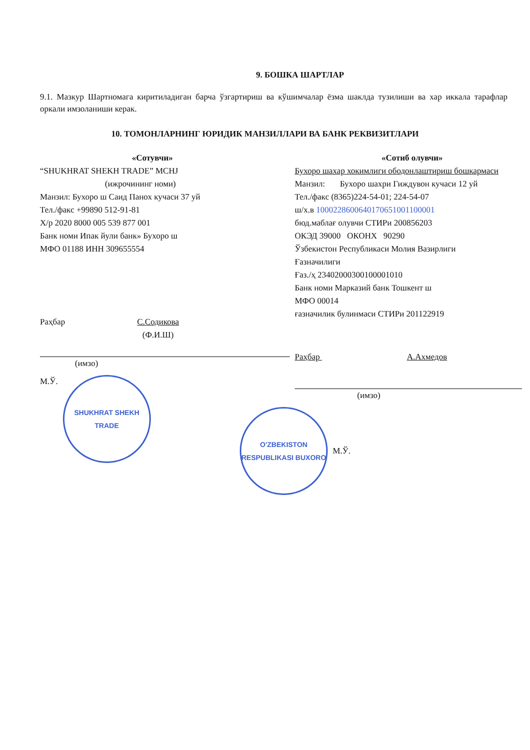9. БОШКА ШАРТЛАР
9.1. Мазкур Шартномага киритиладиган барча ўзгартириш ва кўшимчалар ёзма шаклда тузилиши ва хар иккала тарафлар оркали имзоланиши керак.
10. ТОМОНЛАРНИНГ ЮРИДИК МАНЗИЛЛАРИ ВА БАНК РЕКВИЗИТЛАРИ
«Сотувчи»
“SHUKHRAT SHEKH TRADE” MCHJ
(ижрочининг номи)
Манзил: Бухоро ш Саид Панох кучаси 37 уй
Тел./факс +99890 512-91-81
Х/р 2020 8000 005 539 877 001
Банк номи Ипак йули банк» Бухоро ш
МФО 01188 ИНН 309655554
Раҳбар С.Содикова
(Ф.И.Ш)
(имзо)
М.Ў.
SHUKHRAT SHEKH TRADE
«Сотиб олувчи»
Бухоро шахар хокимлиги ободонлаштириш бошкармаси
Манзил: Бухоро шахри Гиждувон кучаси 12 уй
Тел./факс (8365)224-54-01; 224-54-07
ш/х.в 1000228600640170651001100001
бюд.маблағ олувчи СТИРи 200856203
ОКЭД 39000 ОКОНХ 90290
Ўзбекистон Республикаси Молия Вазирлиги
Ғазначилиги
Ғаз./ҳ 23402000300100001010
Банк номи Марказий банк Тошкент ш
МФО 00014
ғазначилик булинмаси СТИРи 201122919
Раҳбар А.Ахмедов
(имзо)
O'ZBEKISTON RESPUBLIKASI BUXORO
М.Ў.